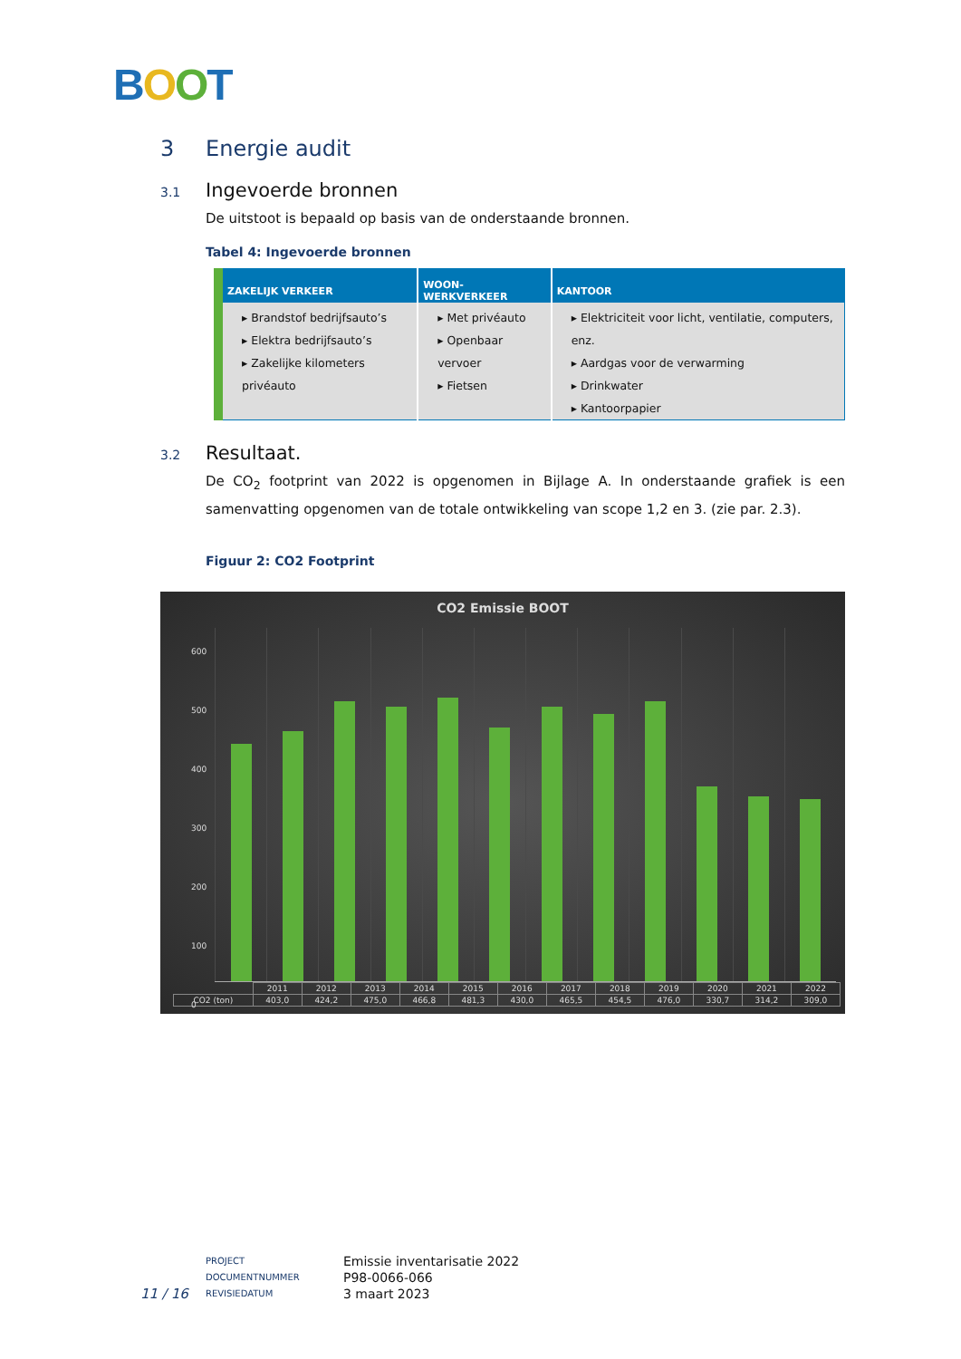BOOT
3 Energie audit
3.1 Ingevoerde bronnen
De uitstoot is bepaald op basis van de onderstaande bronnen.
Tabel 4: Ingevoerde bronnen
| ZAKELIJK VERKEER | WOON-WERKVERKEER | KANTOOR |
| --- | --- | --- |
| ▸ Brandstof bedrijfsauto’s ▸ Elektra bedrijfsauto’s ▸ Zakelijke kilometers privéauto | ▸ Met privéauto ▸ Openbaar vervoer ▸ Fietsen | ▸ Elektriciteit voor licht, ventilatie, computers, enz. ▸ Aardgas voor de verwarming ▸ Drinkwater ▸ Kantoorpapier |
3.2 Resultaat.
De CO<sub>2</sub> footprint van 2022 is opgenomen in Bijlage A. In onderstaande grafiek is een samenvatting opgenomen van de totale ontwikkeling van scope 1,2 en 3. (zie par. 2.3).
Figuur 2: CO2 Footprint
CO2 Emissie BOOT
600
500
400
300
200
100
0
| | 2011 | 2012 | 2013 | 2014 | 2015 | 2016 | 2017 | 2018 | 2019 | 2020 | 2021 | 2022 |
| CO2 (ton) | 403,0 | 424,2 | 475,0 | 466,8 | 481,3 | 430,0 | 465,5 | 454,5 | 476,0 | 330,7 | 314,2 | 309,0 |
11 / 16
PROJECT
DOCUMENTNUMMER
REVISIEDATUM
Emissie inventarisatie 2022
P98-0066-066
3 maart 2023